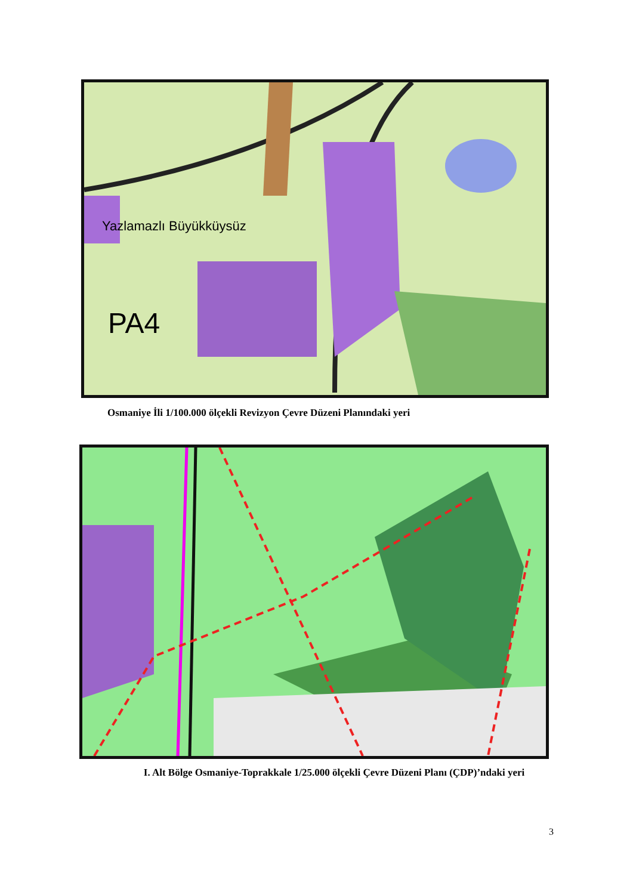Yazlamazlı Büyükküysüz
PA4
Osmaniye İli 1/100.000 ölçekli Revizyon Çevre Düzeni Planındaki yeri
I. Alt Bölge Osmaniye-Toprakkale 1/25.000 ölçekli Çevre Düzeni Planı (ÇDP)’ndaki yeri
3